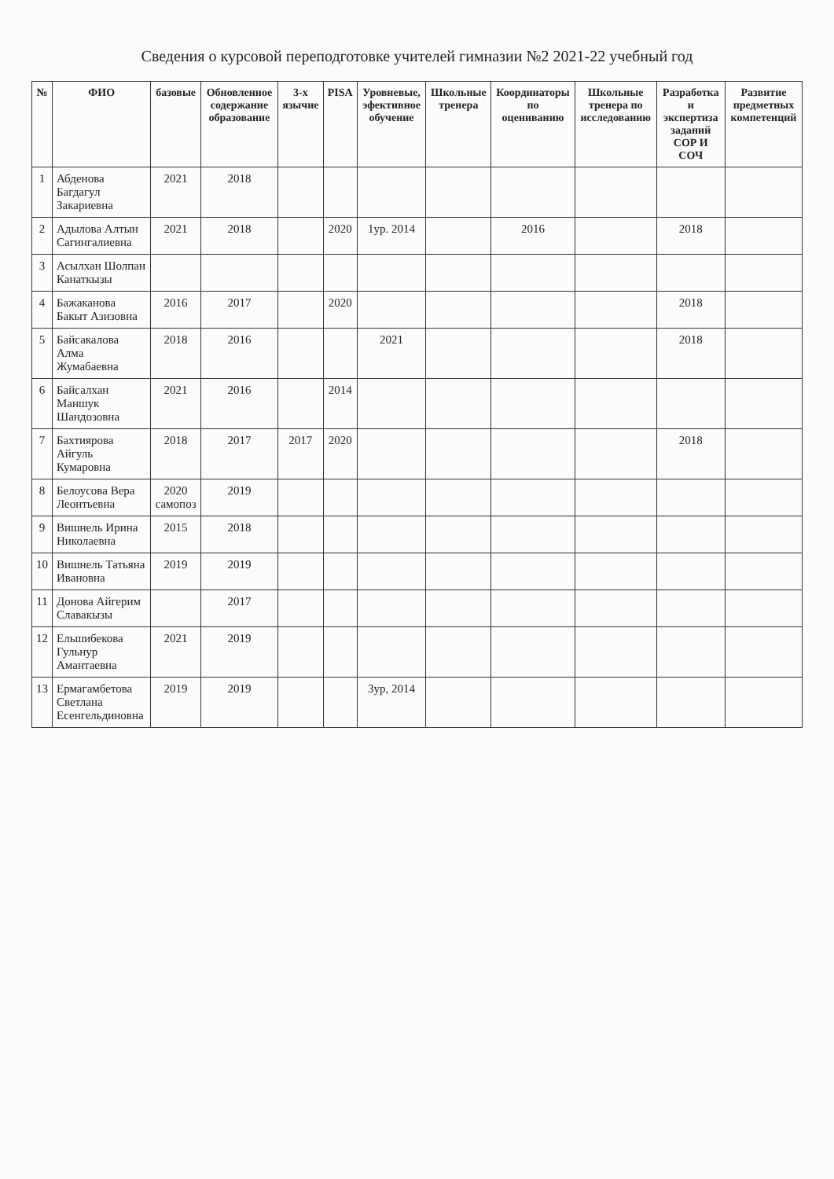Сведения о курсовой переподготовке учителей гимназии №2 2021-22 учебный год
| № | ФИО | базовые | Обновленное содержание образование | 3-х язычие | PISA | Уровневые, эфективное обучение | Школьные тренера | Координаторы по оцениванию | Школьные тренера по исследованию | Разработка и экспертиза заданий СОР И СОЧ | Развитие предметных компетенций |
| --- | --- | --- | --- | --- | --- | --- | --- | --- | --- | --- | --- |
| 1 | Абденова Багдагул Закариевна | 2021 | 2018 | | | | | | | | |
| 2 | Адылова Алтын Сагингалиевна | 2021 | 2018 | | 2020 | 1ур. 2014 | | 2016 | | 2018 | |
| 3 | Асылхан Шолпан Канаткызы | | | | | | | | | | |
| 4 | Бажаканова Бакыт Азизовна | 2016 | 2017 | | 2020 | | | | | 2018 | |
| 5 | Байсакалова Алма Жумабаевна | 2018 | 2016 | | | 2021 | | | | 2018 | |
| 6 | Байсалхан Маншук Шандозовна | 2021 | 2016 | | 2014 | | | | | | |
| 7 | Бахтиярова Айгуль Кумаровна | 2018 | 2017 | 2017 | 2020 | | | | | 2018 | |
| 8 | Белоусова Вера Леонтьевна | 2020 самопоз | 2019 | | | | | | | | |
| 9 | Вишнель Ирина Николаевна | 2015 | 2018 | | | | | | | | |
| 10 | Вишнель Татьяна Ивановна | 2019 | 2019 | | | | | | | | |
| 11 | Донова Айгерим Славакызы | | 2017 | | | | | | | | |
| 12 | Ельшибекова Гульнур Амантаевна | 2021 | 2019 | | | | | | | | |
| 13 | Ермагамбетова Светлана Есенгельдиновна | 2019 | 2019 | | | 3ур, 2014 | | | | | |